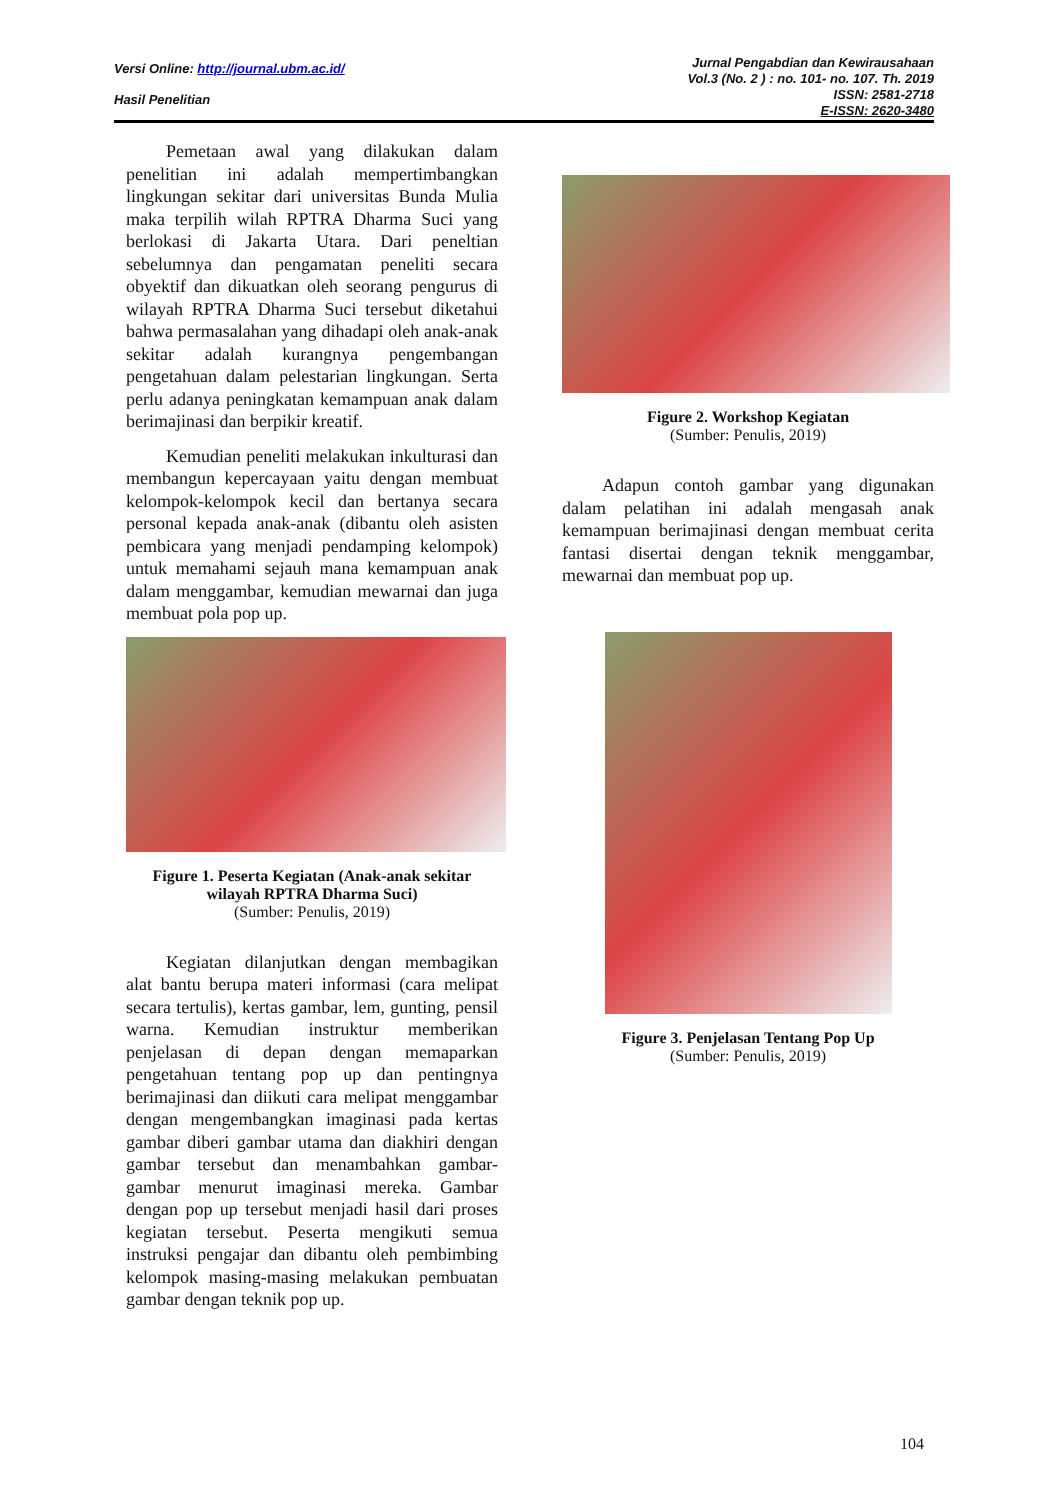Versi Online: http://journal.ubm.ac.id/
Hasil Penelitian
Jurnal Pengabdian dan Kewirausahaan
Vol.3 (No. 2 ) : no. 101- no. 107. Th. 2019
ISSN: 2581-2718
E-ISSN: 2620-3480
Pemetaan awal yang dilakukan dalam penelitian ini adalah mempertimbangkan lingkungan sekitar dari universitas Bunda Mulia maka terpilih wilah RPTRA Dharma Suci yang berlokasi di Jakarta Utara. Dari peneltian sebelumnya dan pengamatan peneliti secara obyektif dan dikuatkan oleh seorang pengurus di wilayah RPTRA Dharma Suci tersebut diketahui bahwa permasalahan yang dihadapi oleh anak-anak sekitar adalah kurangnya pengembangan pengetahuan dalam pelestarian lingkungan. Serta perlu adanya peningkatan kemampuan anak dalam berimajinasi dan berpikir kreatif.
Kemudian peneliti melakukan inkulturasi dan membangun kepercayaan yaitu dengan membuat kelompok-kelompok kecil dan bertanya secara personal kepada anak-anak (dibantu oleh asisten pembicara yang menjadi pendamping kelompok) untuk memahami sejauh mana kemampuan anak dalam menggambar, kemudian mewarnai dan juga membuat pola pop up.
Figure 1. Peserta Kegiatan (Anak-anak sekitar wilayah RPTRA Dharma Suci)
(Sumber: Penulis, 2019)
Kegiatan dilanjutkan dengan membagikan alat bantu berupa materi informasi (cara melipat secara tertulis), kertas gambar, lem, gunting, pensil warna. Kemudian instruktur memberikan penjelasan di depan dengan memaparkan pengetahuan tentang pop up dan pentingnya berimajinasi dan diikuti cara melipat menggambar dengan mengembangkan imaginasi pada kertas gambar diberi gambar utama dan diakhiri dengan gambar tersebut dan menambahkan gambar-gambar menurut imaginasi mereka. Gambar dengan pop up tersebut menjadi hasil dari proses kegiatan tersebut. Peserta mengikuti semua instruksi pengajar dan dibantu oleh pembimbing kelompok masing-masing melakukan pembuatan gambar dengan teknik pop up.
Figure 2. Workshop Kegiatan
(Sumber: Penulis, 2019)
Adapun contoh gambar yang digunakan dalam pelatihan ini adalah mengasah anak kemampuan berimajinasi dengan membuat cerita fantasi disertai dengan teknik menggambar, mewarnai dan membuat pop up.
Figure 3. Penjelasan Tentang Pop Up
(Sumber: Penulis, 2019)
104